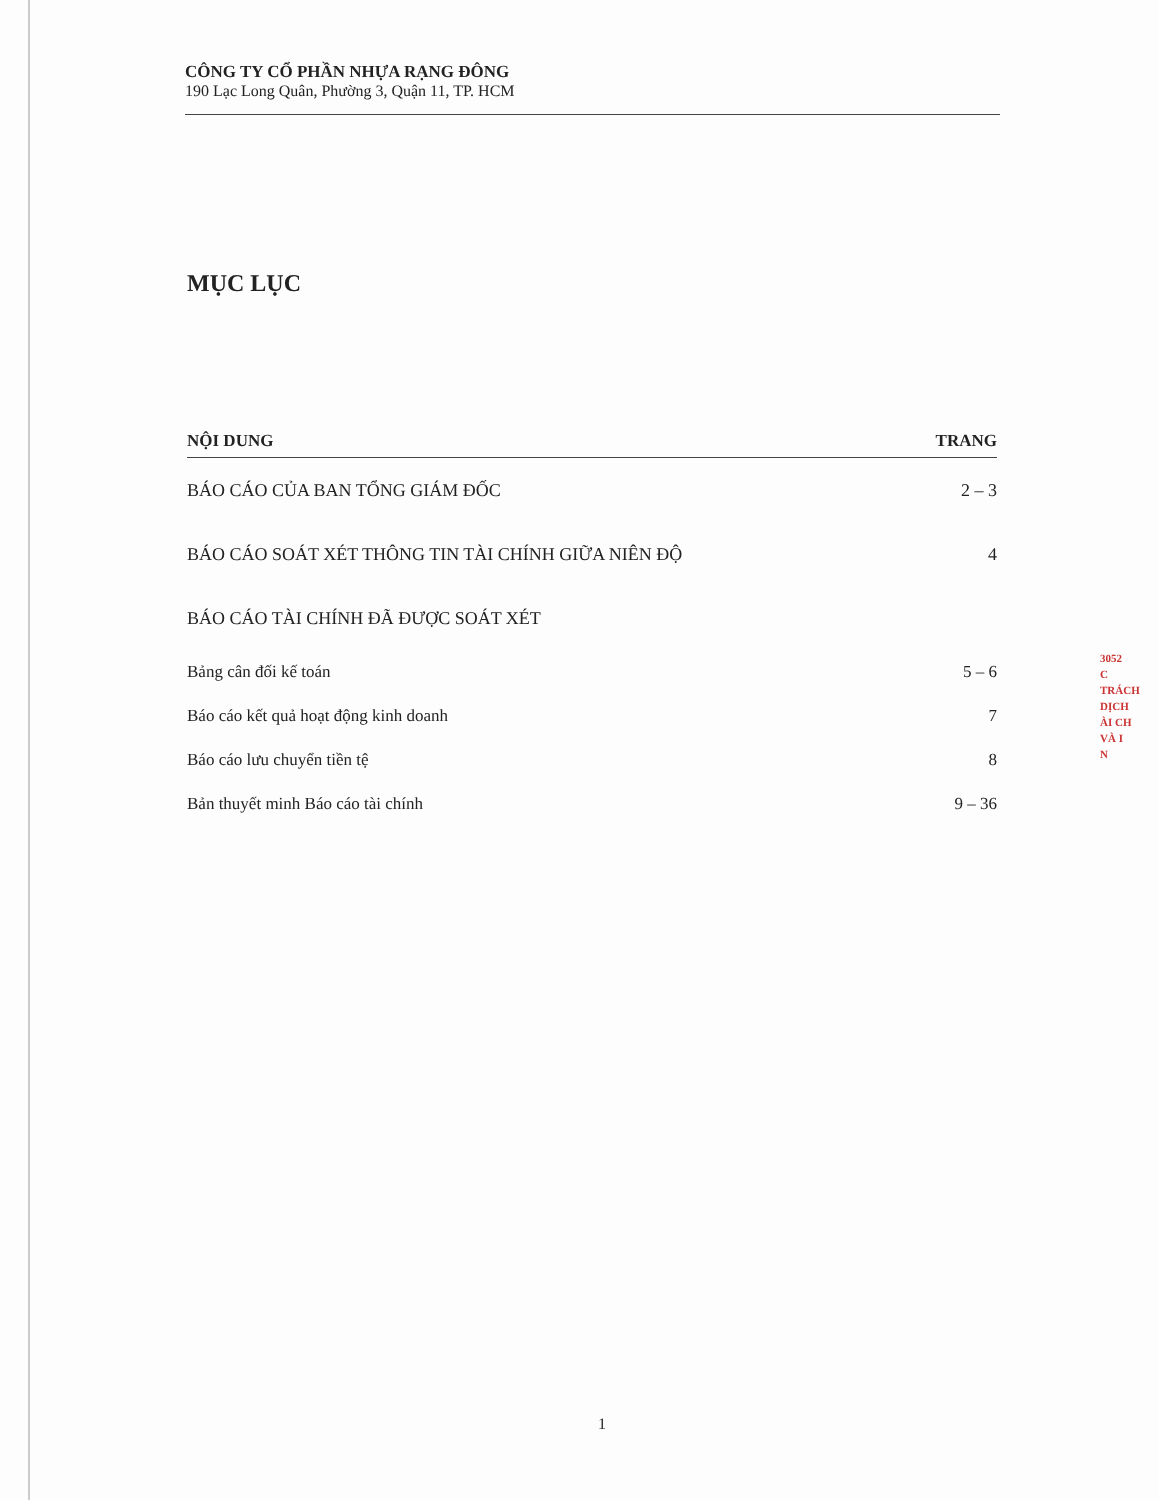CÔNG TY CỔ PHẦN NHỰA RẠNG ĐÔNG
190 Lạc Long Quân, Phường 3, Quận 11, TP. HCM
MỤC LỤC
| NỘI DUNG | TRANG |
| --- | --- |
| BÁO CÁO CỦA BAN TỔNG GIÁM ĐỐC | 2 – 3 |
| BÁO CÁO SOÁT XÉT THÔNG TIN TÀI CHÍNH GIỮA NIÊN ĐỘ | 4 |
| BÁO CÁO TÀI CHÍNH ĐÃ ĐƯỢC SOÁT XÉT | |
| Bảng cân đối kế toán | 5 – 6 |
| Báo cáo kết quả hoạt động kinh doanh | 7 |
| Báo cáo lưu chuyển tiền tệ | 8 |
| Bản thuyết minh Báo cáo tài chính | 9 – 36 |
3052
C
TRÁCH
DỊCH
ÀI CH
VÀ I
N
1